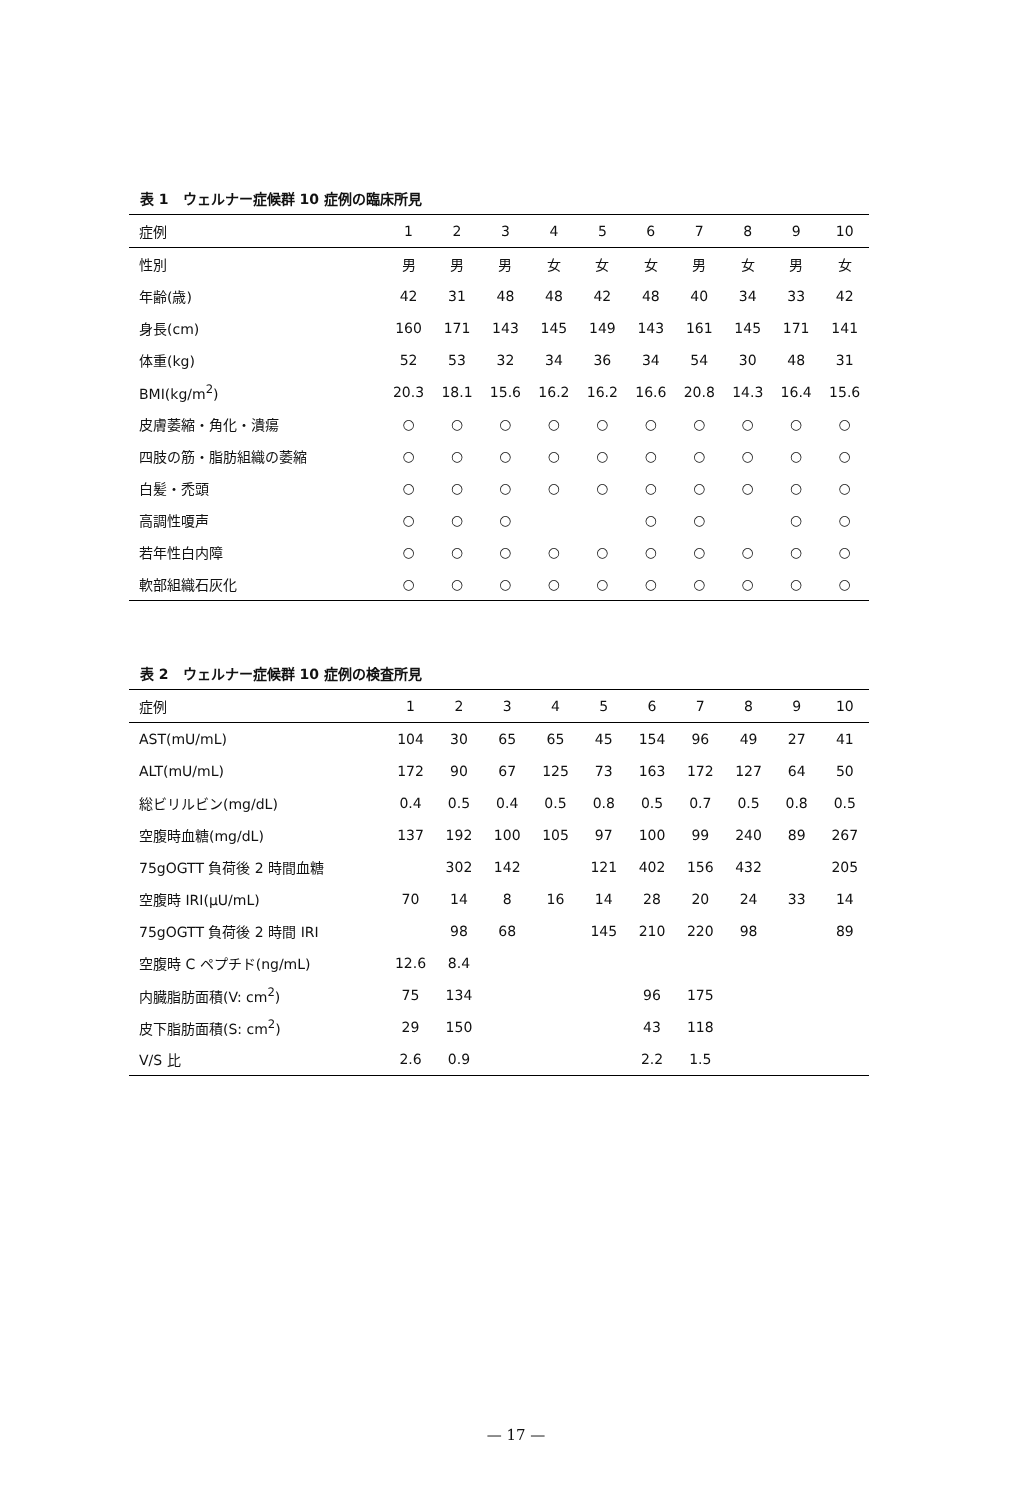表 1　ウェルナー症候群 10 症例の臨床所見
| 症例 | 1 | 2 | 3 | 4 | 5 | 6 | 7 | 8 | 9 | 10 |
| --- | --- | --- | --- | --- | --- | --- | --- | --- | --- | --- |
| 性別 | 男 | 男 | 男 | 女 | 女 | 女 | 男 | 女 | 男 | 女 |
| 年齢(歳) | 42 | 31 | 48 | 48 | 42 | 48 | 40 | 34 | 33 | 42 |
| 身長(cm) | 160 | 171 | 143 | 145 | 149 | 143 | 161 | 145 | 171 | 141 |
| 体重(kg) | 52 | 53 | 32 | 34 | 36 | 34 | 54 | 30 | 48 | 31 |
| BMI(kg/m<sup>2</sup>) | 20.3 | 18.1 | 15.6 | 16.2 | 16.2 | 16.6 | 20.8 | 14.3 | 16.4 | 15.6 |
| 皮膚萎縮・角化・潰瘍 | ○ | ○ | ○ | ○ | ○ | ○ | ○ | ○ | ○ | ○ |
| 四肢の筋・脂肪組織の萎縮 | ○ | ○ | ○ | ○ | ○ | ○ | ○ | ○ | ○ | ○ |
| 白髪・禿頭 | ○ | ○ | ○ | ○ | ○ | ○ | ○ | ○ | ○ | ○ |
| 高調性嗄声 | ○ | ○ | ○ | | | ○ | ○ | | ○ | ○ |
| 若年性白内障 | ○ | ○ | ○ | ○ | ○ | ○ | ○ | ○ | ○ | ○ |
| 軟部組織石灰化 | ○ | ○ | ○ | ○ | ○ | ○ | ○ | ○ | ○ | ○ |
表 2　ウェルナー症候群 10 症例の検査所見
| 症例 | 1 | 2 | 3 | 4 | 5 | 6 | 7 | 8 | 9 | 10 |
| --- | --- | --- | --- | --- | --- | --- | --- | --- | --- | --- |
| AST(mU/mL) | 104 | 30 | 65 | 65 | 45 | 154 | 96 | 49 | 27 | 41 |
| ALT(mU/mL) | 172 | 90 | 67 | 125 | 73 | 163 | 172 | 127 | 64 | 50 |
| 総ビリルビン(mg/dL) | 0.4 | 0.5 | 0.4 | 0.5 | 0.8 | 0.5 | 0.7 | 0.5 | 0.8 | 0.5 |
| 空腹時血糖(mg/dL) | 137 | 192 | 100 | 105 | 97 | 100 | 99 | 240 | 89 | 267 |
| 75gOGTT 負荷後 2 時間血糖 | | 302 | 142 | | 121 | 402 | 156 | 432 | | 205 |
| 空腹時 IRI(μU/mL) | 70 | 14 | 8 | 16 | 14 | 28 | 20 | 24 | 33 | 14 |
| 75gOGTT 負荷後 2 時間 IRI | | 98 | 68 | | 145 | 210 | 220 | 98 | | 89 |
| 空腹時 C ペプチド(ng/mL) | 12.6 | 8.4 | | | | | | | | |
| 内臓脂肪面積(V: cm<sup>2</sup>) | 75 | 134 | | | | 96 | 175 | | | |
| 皮下脂肪面積(S: cm<sup>2</sup>) | 29 | 150 | | | | 43 | 118 | | | |
| V/S 比 | 2.6 | 0.9 | | | | 2.2 | 1.5 | | | |
— 17 —